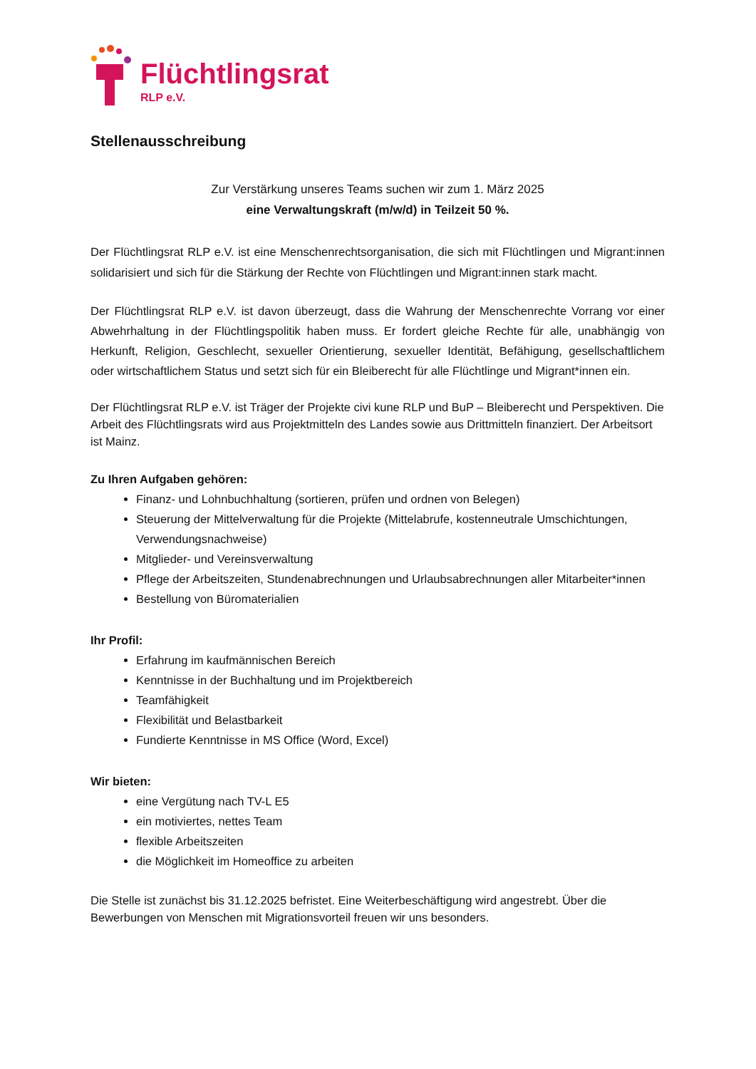Flüchtlingsrat
RLP e.V.
Stellenausschreibung
Zur Verstärkung unseres Teams suchen wir zum 1. März 2025
eine Verwaltungskraft (m/w/d) in Teilzeit 50 %.
Der Flüchtlingsrat RLP e.V. ist eine Menschenrechtsorganisation, die sich mit Flüchtlingen und Migrant:innen solidarisiert und sich für die Stärkung der Rechte von Flüchtlingen und Migrant:innen stark macht.
Der Flüchtlingsrat RLP e.V. ist davon überzeugt, dass die Wahrung der Menschenrechte Vorrang vor einer Abwehrhaltung in der Flüchtlingspolitik haben muss. Er fordert gleiche Rechte für alle, unabhängig von Herkunft, Religion, Geschlecht, sexueller Orientierung, sexueller Identität, Befähigung, gesellschaftlichem oder wirtschaftlichem Status und setzt sich für ein Bleiberecht für alle Flüchtlinge und Migrant*innen ein.
Der Flüchtlingsrat RLP e.V. ist Träger der Projekte civi kune RLP und BuP – Bleiberecht und Perspektiven. Die Arbeit des Flüchtlingsrats wird aus Projektmitteln des Landes sowie aus Drittmitteln finanziert. Der Arbeitsort ist Mainz.
Zu Ihren Aufgaben gehören:
Finanz- und Lohnbuchhaltung (sortieren, prüfen und ordnen von Belegen)
Steuerung der Mittelverwaltung für die Projekte (Mittelabrufe, kostenneutrale Umschichtungen, Verwendungsnachweise)
Mitglieder- und Vereinsverwaltung
Pflege der Arbeitszeiten, Stundenabrechnungen und Urlaubsabrechnungen aller Mitarbeiter*innen
Bestellung von Büromaterialien
Ihr Profil:
Erfahrung im kaufmännischen Bereich
Kenntnisse in der Buchhaltung und im Projektbereich
Teamfähigkeit
Flexibilität und Belastbarkeit
Fundierte Kenntnisse in MS Office (Word, Excel)
Wir bieten:
eine Vergütung nach TV-L E5
ein motiviertes, nettes Team
flexible Arbeitszeiten
die Möglichkeit im Homeoffice zu arbeiten
Die Stelle ist zunächst bis 31.12.2025 befristet. Eine Weiterbeschäftigung wird angestrebt. Über die Bewerbungen von Menschen mit Migrationsvorteil freuen wir uns besonders.